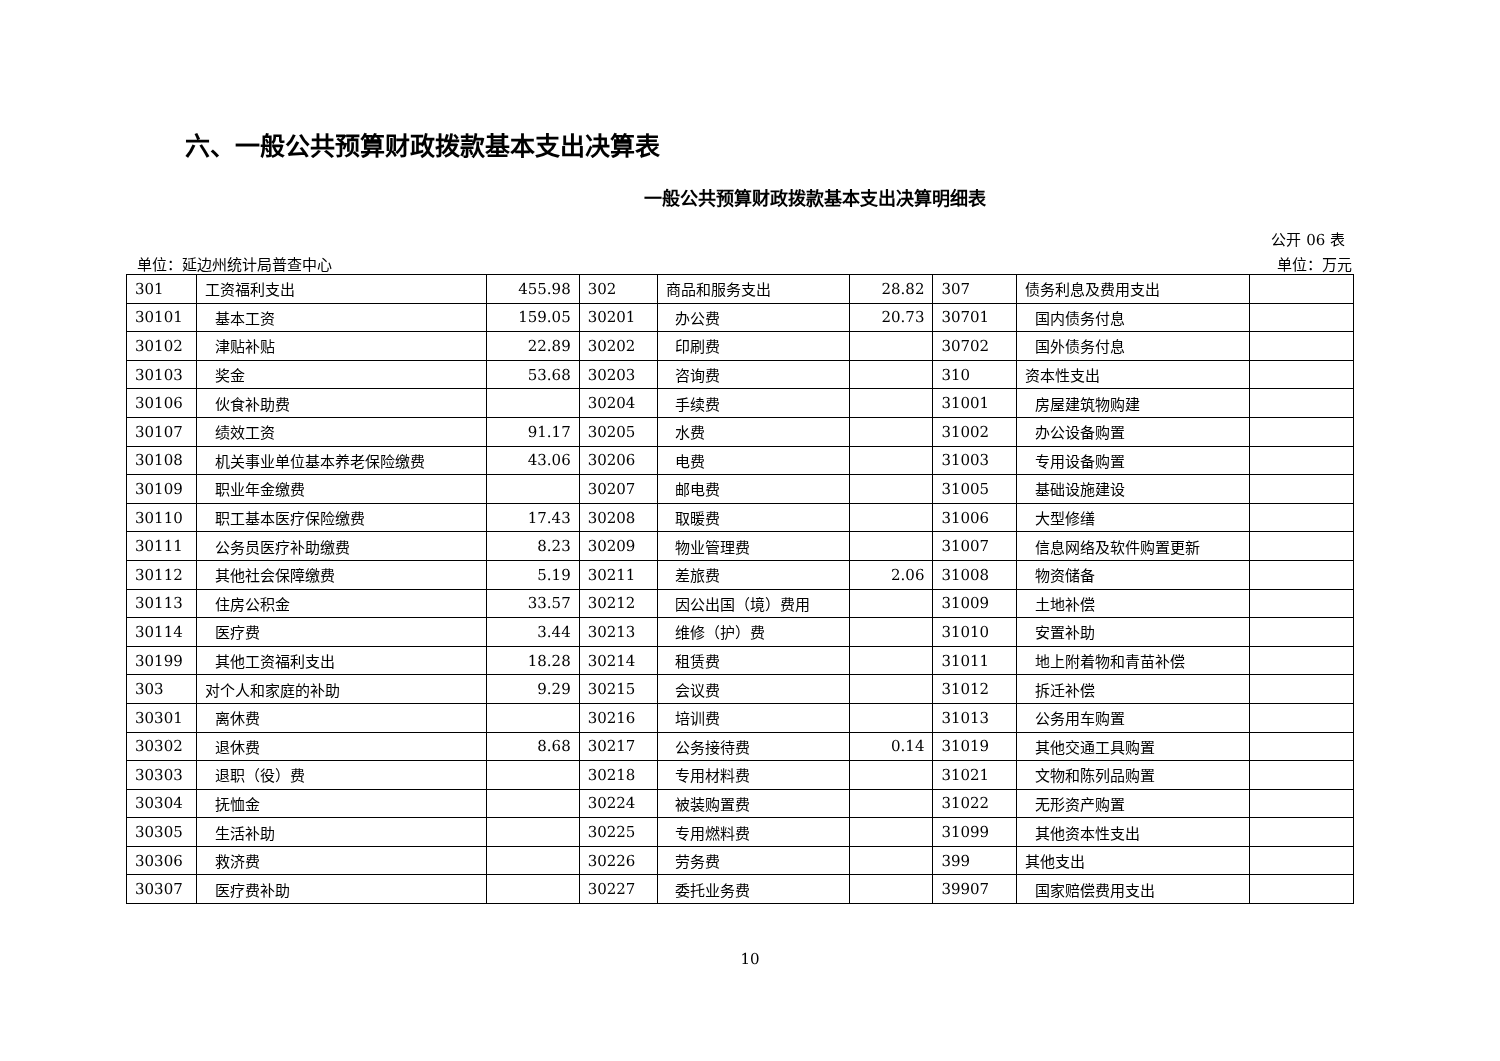六、一般公共预算财政拨款基本支出决算表
一般公共预算财政拨款基本支出决算明细表
公开 06 表
单位：延边州统计局普查中心 单位：万元
| 301 | 工资福利支出 | 455.98 | 302 | 商品和服务支出 | 28.82 | 307 | 债务利息及费用支出 | |
| 30101 | 基本工资 | 159.05 | 30201 | 办公费 | 20.73 | 30701 | 国内债务付息 | |
| 30102 | 津贴补贴 | 22.89 | 30202 | 印刷费 | | 30702 | 国外债务付息 | |
| 30103 | 奖金 | 53.68 | 30203 | 咨询费 | | 310 | 资本性支出 | |
| 30106 | 伙食补助费 | | 30204 | 手续费 | | 31001 | 房屋建筑物购建 | |
| 30107 | 绩效工资 | 91.17 | 30205 | 水费 | | 31002 | 办公设备购置 | |
| 30108 | 机关事业单位基本养老保险缴费 | 43.06 | 30206 | 电费 | | 31003 | 专用设备购置 | |
| 30109 | 职业年金缴费 | | 30207 | 邮电费 | | 31005 | 基础设施建设 | |
| 30110 | 职工基本医疗保险缴费 | 17.43 | 30208 | 取暖费 | | 31006 | 大型修缮 | |
| 30111 | 公务员医疗补助缴费 | 8.23 | 30209 | 物业管理费 | | 31007 | 信息网络及软件购置更新 | |
| 30112 | 其他社会保障缴费 | 5.19 | 30211 | 差旅费 | 2.06 | 31008 | 物资储备 | |
| 30113 | 住房公积金 | 33.57 | 30212 | 因公出国（境）费用 | | 31009 | 土地补偿 | |
| 30114 | 医疗费 | 3.44 | 30213 | 维修（护）费 | | 31010 | 安置补助 | |
| 30199 | 其他工资福利支出 | 18.28 | 30214 | 租赁费 | | 31011 | 地上附着物和青苗补偿 | |
| 303 | 对个人和家庭的补助 | 9.29 | 30215 | 会议费 | | 31012 | 拆迁补偿 | |
| 30301 | 离休费 | | 30216 | 培训费 | | 31013 | 公务用车购置 | |
| 30302 | 退休费 | 8.68 | 30217 | 公务接待费 | 0.14 | 31019 | 其他交通工具购置 | |
| 30303 | 退职（役）费 | | 30218 | 专用材料费 | | 31021 | 文物和陈列品购置 | |
| 30304 | 抚恤金 | | 30224 | 被装购置费 | | 31022 | 无形资产购置 | |
| 30305 | 生活补助 | | 30225 | 专用燃料费 | | 31099 | 其他资本性支出 | |
| 30306 | 救济费 | | 30226 | 劳务费 | | 399 | 其他支出 | |
| 30307 | 医疗费补助 | | 30227 | 委托业务费 | | 39907 | 国家赔偿费用支出 | |
10